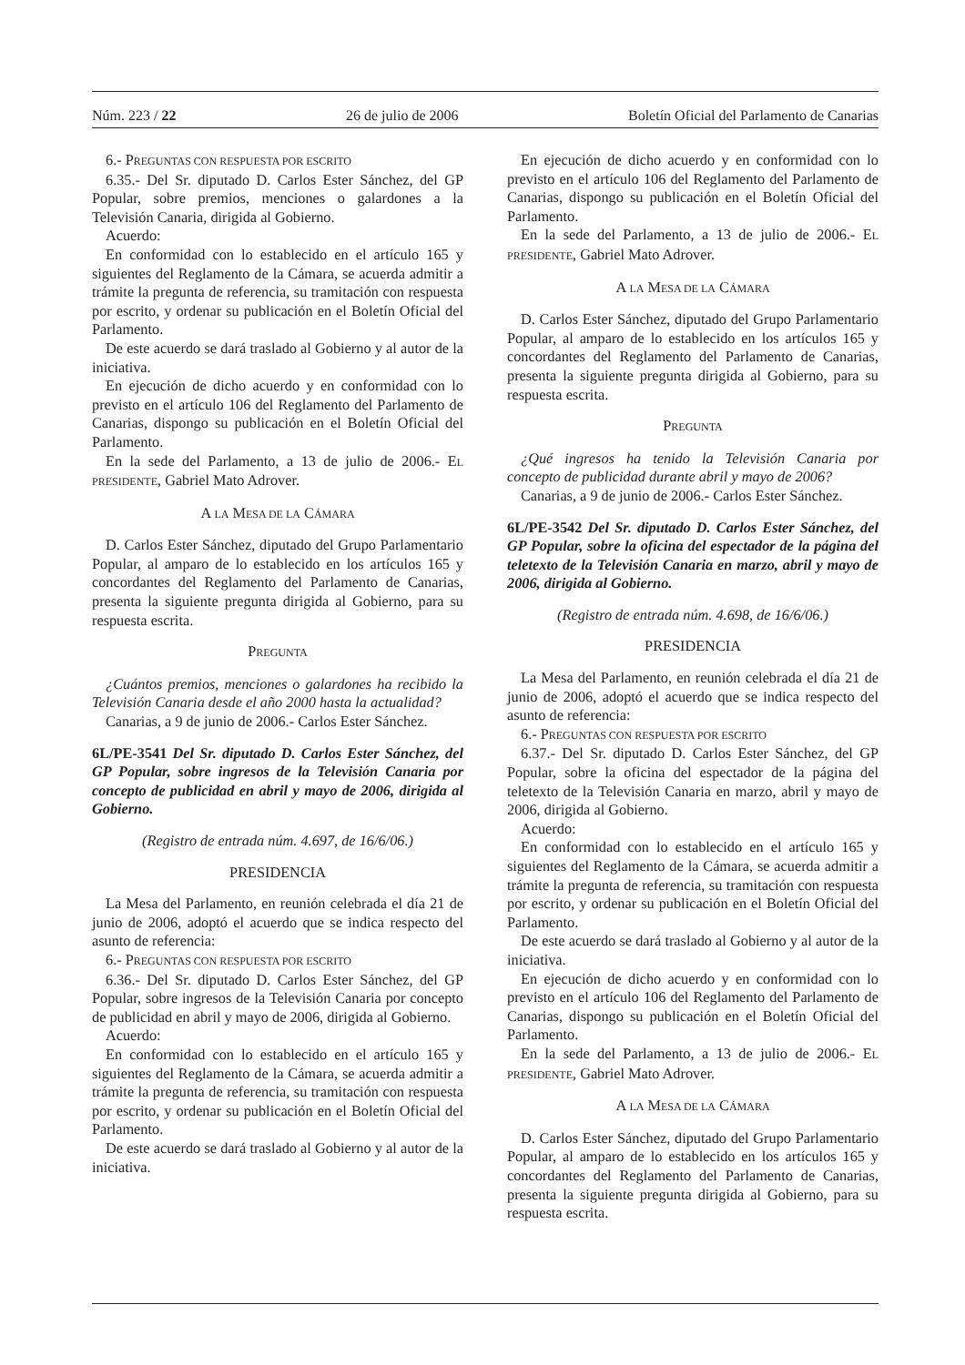Núm. 223 / 22 26 de julio de 2006 Boletín Oficial del Parlamento de Canarias
6.- PREGUNTAS CON RESPUESTA POR ESCRITO
6.35.- Del Sr. diputado D. Carlos Ester Sánchez, del GP Popular, sobre premios, menciones o galardones a la Televisión Canaria, dirigida al Gobierno.
Acuerdo:
En conformidad con lo establecido en el artículo 165 y siguientes del Reglamento de la Cámara, se acuerda admitir a trámite la pregunta de referencia, su tramitación con respuesta por escrito, y ordenar su publicación en el Boletín Oficial del Parlamento.
De este acuerdo se dará traslado al Gobierno y al autor de la iniciativa.
En ejecución de dicho acuerdo y en conformidad con lo previsto en el artículo 106 del Reglamento del Parlamento de Canarias, dispongo su publicación en el Boletín Oficial del Parlamento.
En la sede del Parlamento, a 13 de julio de 2006.- EL PRESIDENTE, Gabriel Mato Adrover.
A LA MESA DE LA CÁMARA
D. Carlos Ester Sánchez, diputado del Grupo Parlamentario Popular, al amparo de lo establecido en los artículos 165 y concordantes del Reglamento del Parlamento de Canarias, presenta la siguiente pregunta dirigida al Gobierno, para su respuesta escrita.
PREGUNTA
¿Cuántos premios, menciones o galardones ha recibido la Televisión Canaria desde el año 2000 hasta la actualidad?
Canarias, a 9 de junio de 2006.- Carlos Ester Sánchez.
6L/PE-3541 Del Sr. diputado D. Carlos Ester Sánchez, del GP Popular, sobre ingresos de la Televisión Canaria por concepto de publicidad en abril y mayo de 2006, dirigida al Gobierno.
(Registro de entrada núm. 4.697, de 16/6/06.)
PRESIDENCIA
La Mesa del Parlamento, en reunión celebrada el día 21 de junio de 2006, adoptó el acuerdo que se indica respecto del asunto de referencia:
6.- PREGUNTAS CON RESPUESTA POR ESCRITO
6.36.- Del Sr. diputado D. Carlos Ester Sánchez, del GP Popular, sobre ingresos de la Televisión Canaria por concepto de publicidad en abril y mayo de 2006, dirigida al Gobierno.
Acuerdo:
En conformidad con lo establecido en el artículo 165 y siguientes del Reglamento de la Cámara, se acuerda admitir a trámite la pregunta de referencia, su tramitación con respuesta por escrito, y ordenar su publicación en el Boletín Oficial del Parlamento.
De este acuerdo se dará traslado al Gobierno y al autor de la iniciativa.
En ejecución de dicho acuerdo y en conformidad con lo previsto en el artículo 106 del Reglamento del Parlamento de Canarias, dispongo su publicación en el Boletín Oficial del Parlamento.
En la sede del Parlamento, a 13 de julio de 2006.- EL PRESIDENTE, Gabriel Mato Adrover.
A LA MESA DE LA CÁMARA
D. Carlos Ester Sánchez, diputado del Grupo Parlamentario Popular, al amparo de lo establecido en los artículos 165 y concordantes del Reglamento del Parlamento de Canarias, presenta la siguiente pregunta dirigida al Gobierno, para su respuesta escrita.
PREGUNTA
¿Qué ingresos ha tenido la Televisión Canaria por concepto de publicidad durante abril y mayo de 2006?
Canarias, a 9 de junio de 2006.- Carlos Ester Sánchez.
6L/PE-3542 Del Sr. diputado D. Carlos Ester Sánchez, del GP Popular, sobre la oficina del espectador de la página del teletexto de la Televisión Canaria en marzo, abril y mayo de 2006, dirigida al Gobierno.
(Registro de entrada núm. 4.698, de 16/6/06.)
PRESIDENCIA
La Mesa del Parlamento, en reunión celebrada el día 21 de junio de 2006, adoptó el acuerdo que se indica respecto del asunto de referencia:
6.- PREGUNTAS CON RESPUESTA POR ESCRITO
6.37.- Del Sr. diputado D. Carlos Ester Sánchez, del GP Popular, sobre la oficina del espectador de la página del teletexto de la Televisión Canaria en marzo, abril y mayo de 2006, dirigida al Gobierno.
Acuerdo:
En conformidad con lo establecido en el artículo 165 y siguientes del Reglamento de la Cámara, se acuerda admitir a trámite la pregunta de referencia, su tramitación con respuesta por escrito, y ordenar su publicación en el Boletín Oficial del Parlamento.
De este acuerdo se dará traslado al Gobierno y al autor de la iniciativa.
En ejecución de dicho acuerdo y en conformidad con lo previsto en el artículo 106 del Reglamento del Parlamento de Canarias, dispongo su publicación en el Boletín Oficial del Parlamento.
En la sede del Parlamento, a 13 de julio de 2006.- EL PRESIDENTE, Gabriel Mato Adrover.
A LA MESA DE LA CÁMARA
D. Carlos Ester Sánchez, diputado del Grupo Parlamentario Popular, al amparo de lo establecido en los artículos 165 y concordantes del Reglamento del Parlamento de Canarias, presenta la siguiente pregunta dirigida al Gobierno, para su respuesta escrita.